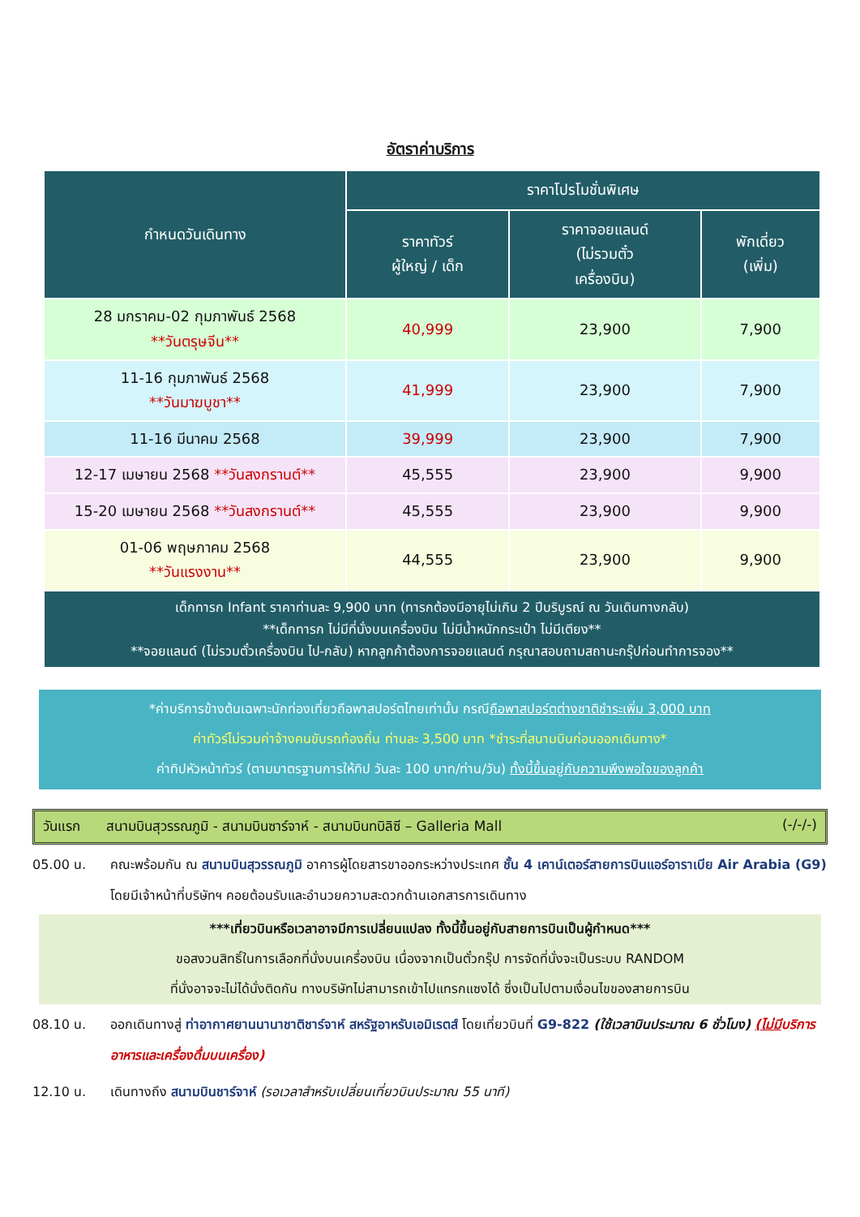อัตราค่าบริการ
| กำหนดวันเดินทาง | ราคาโปรโมชั่นพิเศษ | | |
| --- | --- | --- | --- |
| | ราคาทัวร์ ผู้ใหญ่ / เด็ก | ราคาจอยแลนด์ (ไม่รวมตั๋ว เครื่องบิน) | พักเดี่ยว (เพิ่ม) |
| 28 มกราคม-02 กุมภาพันธ์ 2568 **วันตรุษจีน** | 40,999 | 23,900 | 7,900 |
| 11-16 กุมภาพันธ์ 2568 **วันมาฆบูชา** | 41,999 | 23,900 | 7,900 |
| 11-16 มีนาคม 2568 | 39,999 | 23,900 | 7,900 |
| 12-17 เมษายน 2568 **วันสงกรานต์** | 45,555 | 23,900 | 9,900 |
| 15-20 เมษายน 2568 **วันสงกรานต์** | 45,555 | 23,900 | 9,900 |
| 01-06 พฤษภาคม 2568 **วันแรงงาน** | 44,555 | 23,900 | 9,900 |
| เด็กทารก Infant ราคาท่านละ 9,900 บาท (ทารกต้องมีอายุไม่เกิน 2 ปีบริบูรณ์ ณ วันเดินทางกลับ) **เด็กทารก ไม่มีที่นั่งบนเครื่องบิน ไม่มีน้ำหนักกระเป๋า ไม่มีเตียง** **จอยแลนด์ (ไม่รวมตั๋วเครื่องบิน ไป-กลับ) หากลูกค้าต้องการจอยแลนด์ กรุณาสอบถามสถานะกรุ๊ปก่อนทำการจอง** | | | |
*ค่าบริการข้างต้นเฉพาะนักท่องเที่ยวถือพาสปอร์ตไทยเท่านั้น กรณีถือพาสปอร์ตต่างชาติชำระเพิ่ม 3,000 บาท
ค่าทัวร์ไม่รวมค่าจ้างคนขับรถท้องถิ่น ท่านละ 3,500 บาท *ชำระที่สนามบินก่อนออกเดินทาง*
ค่าทิปหัวหน้าทัวร์ (ตามมาตรฐานการให้ทิป วันละ 100 บาท/ท่าน/วัน) ทั้งนี้ขึ้นอยู่กับความพึงพอใจของลูกค้า
วันแรก สนามบินสุวรรณภูมิ - สนามบินซาร์จาห์ - สนามบินทบิลิซี – Galleria Mall (-/-/-)
05.00 น. คณะพร้อมกัน ณ สนามบินสุวรรณภูมิ อาคารผู้โดยสารขาออกระหว่างประเทศ ชั้น 4 เคาน์เตอร์สายการบินแอร์อาราเบีย Air Arabia (G9) โดยมีเจ้าหน้าที่บริษัทฯ คอยต้อนรับและอำนวยความสะดวกด้านเอกสารการเดินทาง
***เที่ยวบินหรือเวลาอาจมีการเปลี่ยนแปลง ทั้งนี้ขึ้นอยู่กับสายการบินเป็นผู้กำหนด***
ขอสงวนสิทธิ์ในการเลือกที่นั่งบนเครื่องบิน เนื่องจากเป็นตั๋วกรุ๊ป การจัดที่นั่งจะเป็นระบบ RANDOM
ที่นั่งอาจจะไม่ได้นั่งติดกัน ทางบริษัทไม่สามารถเข้าไปแทรกแซงได้ ซึ่งเป็นไปตามเงื่อนไขของสายการบิน
08.10 น. ออกเดินทางสู่ ท่าอากาศยานนานาชาติชาร์จาห์ สหรัฐอาหรับเอมิเรตส์ โดยเที่ยวบินที่ G9-822 (ใช้เวลาบินประมาณ 6 ชั่วโมง) (ไม่มีบริการอาหารและเครื่องดื่มบนเครื่อง)
12.10 น. เดินทางถึง สนามบินชาร์จาห์ (รอเวลาสำหรับเปลี่ยนเที่ยวบินประมาณ 55 นาที)